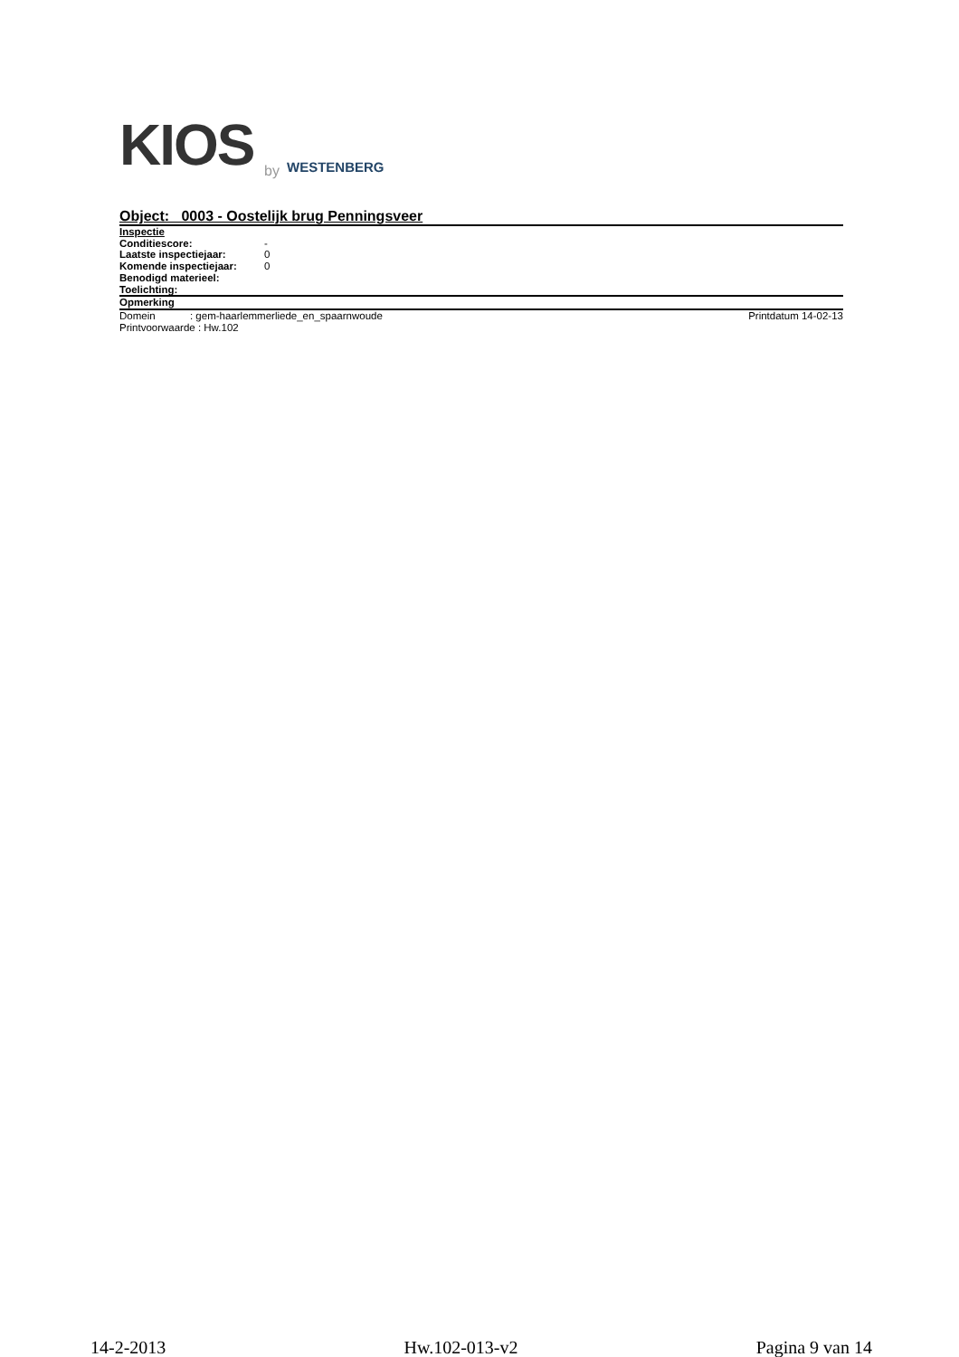KIOS
by WESTENBERG
Object: 0003 - Oostelijk brug Penningsveer
Inspectie
Conditiescore: -
Laatste inspectiejaar: 0
Komende inspectiejaar: 0
Benodigd materieel:
Toelichting:
Opmerking
Domein : gem-haarlemmerliede_en_spaarnwoude
Printvoorwaarde : Hw.102
Printdatum 14-02-13
14-2-2013 Hw.102-013-v2 Pagina 9 van 14